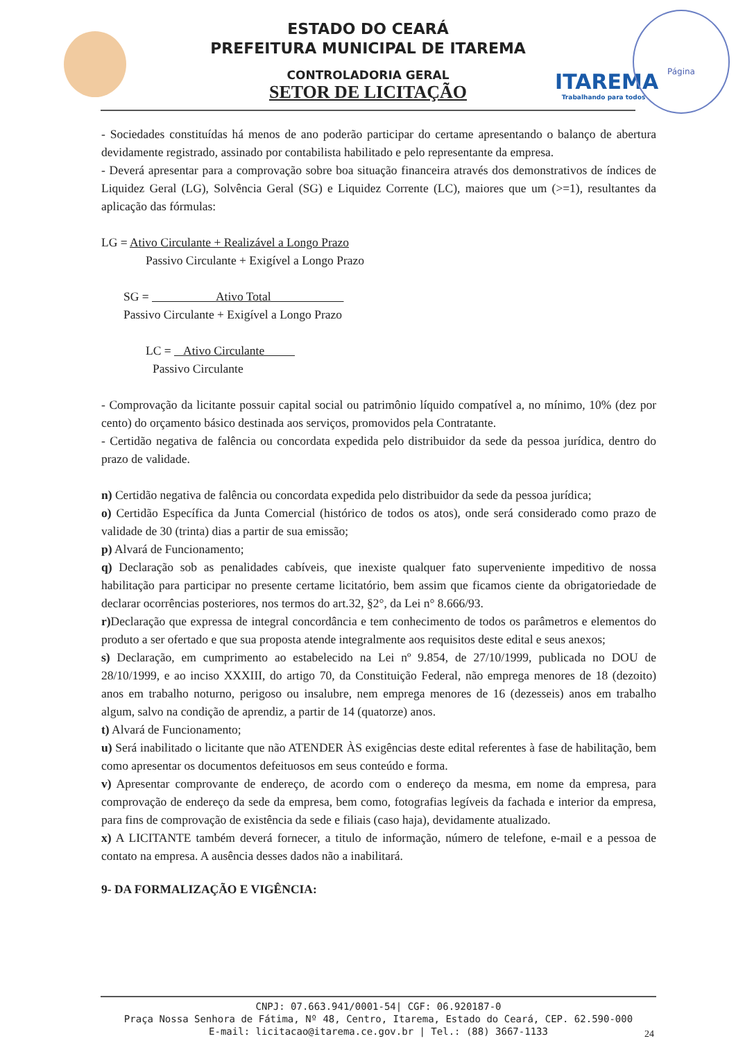ITAREMA
Trabalhando para todos
Página
ESTADO DO CEARÁ
PREFEITURA MUNICIPAL DE ITAREMA
CONTROLADORIA GERAL
SETOR DE LICITAÇÃO
- Sociedades constituídas há menos de ano poderão participar do certame apresentando o balanço de abertura devidamente registrado, assinado por contabilista habilitado e pelo representante da empresa.
- Deverá apresentar para a comprovação sobre boa situação financeira através dos demonstrativos de índices de Liquidez Geral (LG), Solvência Geral (SG) e Liquidez Corrente (LC), maiores que um (>=1), resultantes da aplicação das fórmulas:
LG = Ativo Circulante + Realizável a Longo Prazo
Passivo Circulante + Exigível a Longo Prazo
SG = Ativo Total
Passivo Circulante + Exigível a Longo Prazo
LC = Ativo Circulante
Passivo Circulante
- Comprovação da licitante possuir capital social ou patrimônio líquido compatível a, no mínimo, 10% (dez por cento) do orçamento básico destinada aos serviços, promovidos pela Contratante.
- Certidão negativa de falência ou concordata expedida pelo distribuidor da sede da pessoa jurídica, dentro do prazo de validade.
n) Certidão negativa de falência ou concordata expedida pelo distribuidor da sede da pessoa jurídica;
o) Certidão Específica da Junta Comercial (histórico de todos os atos), onde será considerado como prazo de validade de 30 (trinta) dias a partir de sua emissão;
p) Alvará de Funcionamento;
q) Declaração sob as penalidades cabíveis, que inexiste qualquer fato superveniente impeditivo de nossa habilitação para participar no presente certame licitatório, bem assim que ficamos ciente da obrigatoriedade de declarar ocorrências posteriores, nos termos do art.32, §2°, da Lei n° 8.666/93.
r) Declaração que expressa de integral concordância e tem conhecimento de todos os parâmetros e elementos do produto a ser ofertado e que sua proposta atende integralmente aos requisitos deste edital e seus anexos;
s) Declaração, em cumprimento ao estabelecido na Lei nº 9.854, de 27/10/1999, publicada no DOU de 28/10/1999, e ao inciso XXXIII, do artigo 70, da Constituição Federal, não emprega menores de 18 (dezoito) anos em trabalho noturno, perigoso ou insalubre, nem emprega menores de 16 (dezesseis) anos em trabalho algum, salvo na condição de aprendiz, a partir de 14 (quatorze) anos.
t) Alvará de Funcionamento;
u) Será inabilitado o licitante que não ATENDER ÀS exigências deste edital referentes à fase de habilitação, bem como apresentar os documentos defeituosos em seus conteúdo e forma.
v) Apresentar comprovante de endereço, de acordo com o endereço da mesma, em nome da empresa, para comprovação de endereço da sede da empresa, bem como, fotografias legíveis da fachada e interior da empresa, para fins de comprovação de existência da sede e filiais (caso haja), devidamente atualizado.
x) A LICITANTE também deverá fornecer, a titulo de informação, número de telefone, e-mail e a pessoa de contato na empresa. A ausência desses dados não a inabilitará.
9- DA FORMALIZAÇÃO E VIGÊNCIA:
CNPJ: 07.663.941/0001-54| CGF: 06.920187-0
Praça Nossa Senhora de Fátima, Nº 48, Centro, Itarema, Estado do Ceará, CEP. 62.590-000
E-mail: licitacao@itarema.ce.gov.br | Tel.: (88) 3667-1133
24